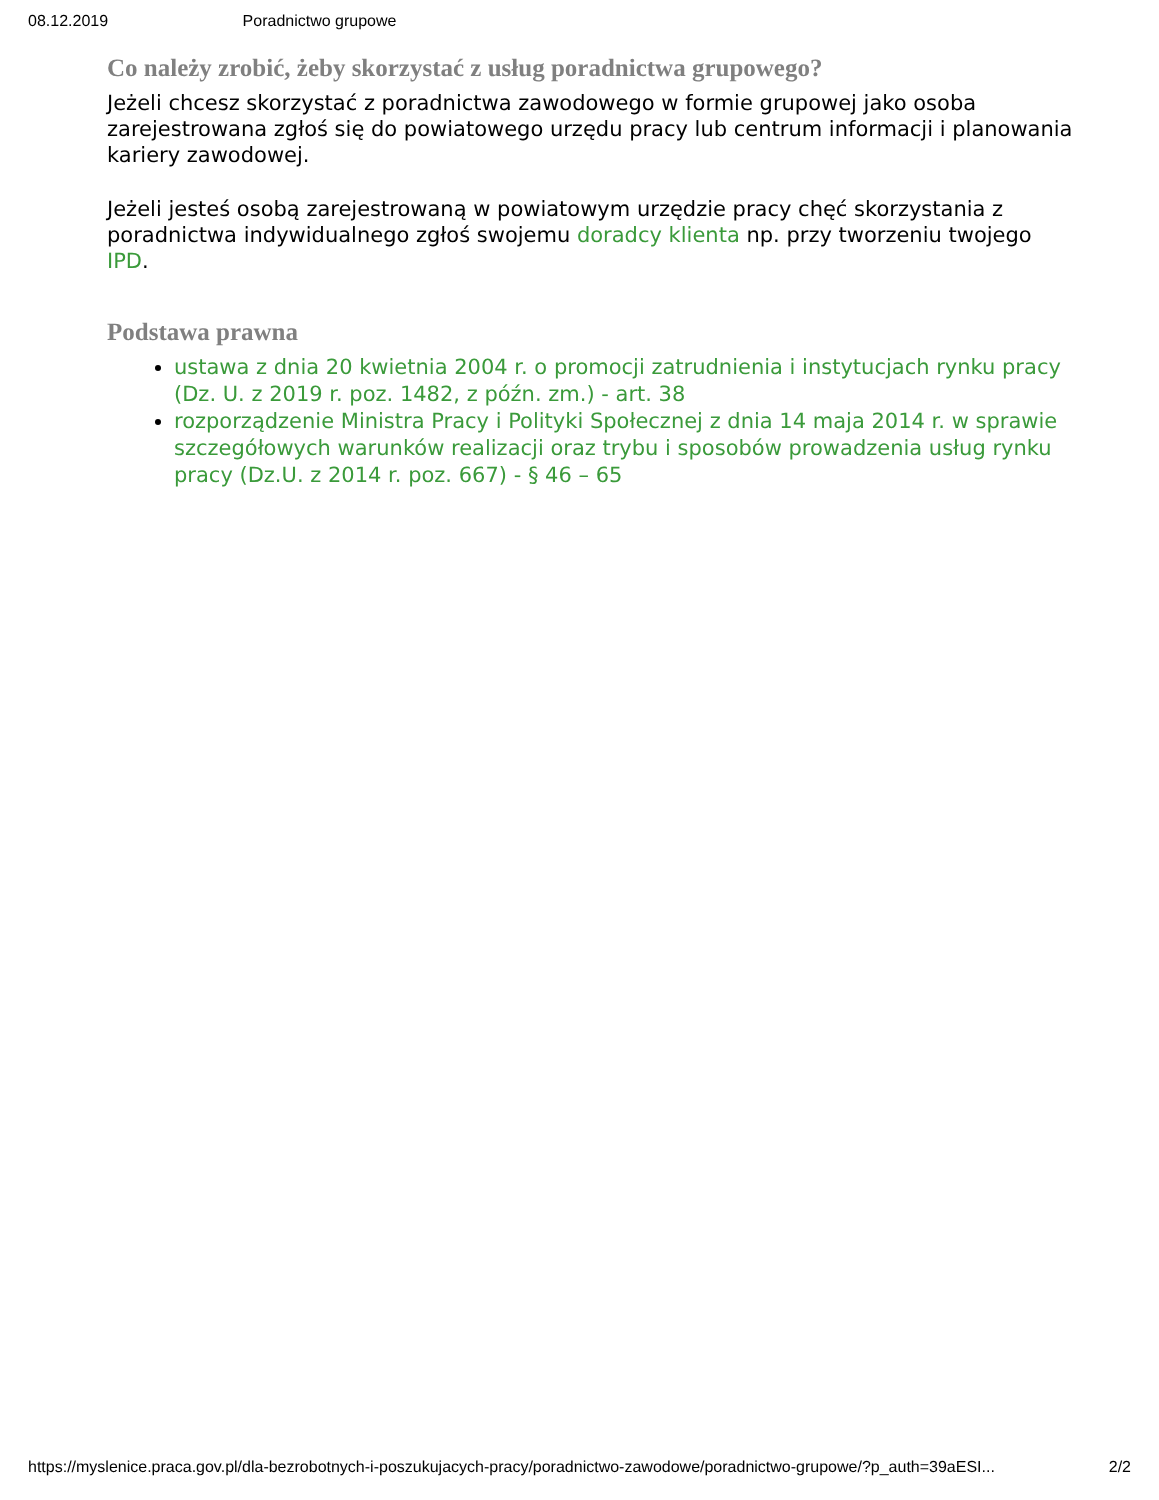08.12.2019 Poradnictwo grupowe
Co należy zrobić, żeby skorzystać z usług poradnictwa grupowego?
Jeżeli chcesz skorzystać z poradnictwa zawodowego w formie grupowej jako osoba zarejestrowana zgłoś się do powiatowego urzędu pracy lub centrum informacji i planowania kariery zawodowej.
Jeżeli jesteś osobą zarejestrowaną w powiatowym urzędzie pracy chęć skorzystania z poradnictwa indywidualnego zgłoś swojemu doradcy klienta np. przy tworzeniu twojego IPD.
Podstawa prawna
ustawa z dnia 20 kwietnia 2004 r. o promocji zatrudnienia i instytucjach rynku pracy (Dz. U. z 2019 r. poz. 1482, z późn. zm.) - art. 38
rozporządzenie Ministra Pracy i Polityki Społecznej z dnia 14 maja 2014 r. w sprawie szczegółowych warunków realizacji oraz trybu i sposobów prowadzenia usług rynku pracy (Dz.U. z 2014 r. poz. 667) - § 46 – 65
https://myslenice.praca.gov.pl/dla-bezrobotnych-i-poszukujacych-pracy/poradnictwo-zawodowe/poradnictwo-grupowe/?p_auth=39aESI... 2/2